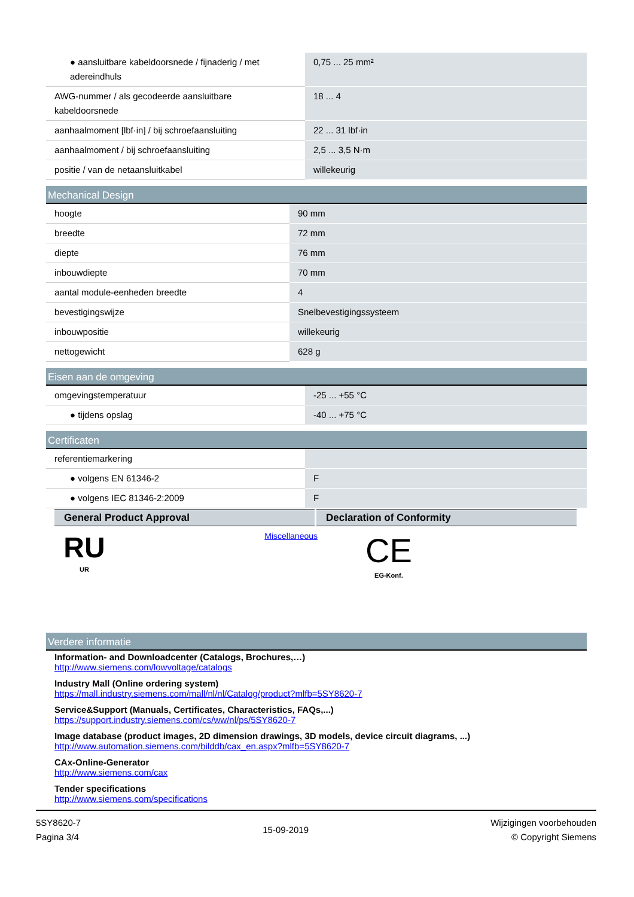| ● aansluitbare kabeldoorsnede / fijnaderig / met adereindhuls | 0,75 ... 25 mm² |
| AWG-nummer / als gecodeerde aansluitbare kabeldoorsnede | 18 ... 4 |
| aanhaalmoment [lbf·in] / bij schroefaansluiting | 22 ... 31 lbf·in |
| aanhaalmoment / bij schroefaansluiting | 2,5 ... 3,5 N·m |
| positie / van de netaansluitkabel | willekeurig |
Mechanical Design
| hoogte | 90 mm |
| breedte | 72 mm |
| diepte | 76 mm |
| inbouwdiepte | 70 mm |
| aantal module-eenheden breedte | 4 |
| bevestigingswijze | Snelbevestigingssysteem |
| inbouwpositie | willekeurig |
| nettogewicht | 628 g |
Eisen aan de omgeving
| omgevingstemperatuur | -25 ... +55 °C |
| ● tijdens opslag | -40 ... +75 °C |
Certificaten
| referentiemarkering | |
| ● volgens EN 61346-2 | F |
| ● volgens IEC 81346-2:2009 | F |
General Product Approval Declaration of Conformity
RU
UR
Miscellaneous
CE
EG-Konf.
Verdere informatie
Information- and Downloadcenter (Catalogs, Brochures,…)
http://www.siemens.com/lowvoltage/catalogs
Industry Mall (Online ordering system)
https://mall.industry.siemens.com/mall/nl/nl/Catalog/product?mlfb=5SY8620-7
Service&Support (Manuals, Certificates, Characteristics, FAQs,...)
https://support.industry.siemens.com/cs/ww/nl/ps/5SY8620-7
Image database (product images, 2D dimension drawings, 3D models, device circuit diagrams, ...)
http://www.automation.siemens.com/bilddb/cax_en.aspx?mlfb=5SY8620-7
CAx-Online-Generator
http://www.siemens.com/cax
Tender specifications
http://www.siemens.com/specifications
5SY8620-7
Pagina 3/4
15-09-2019
Wijzigingen voorbehouden
© Copyright Siemens